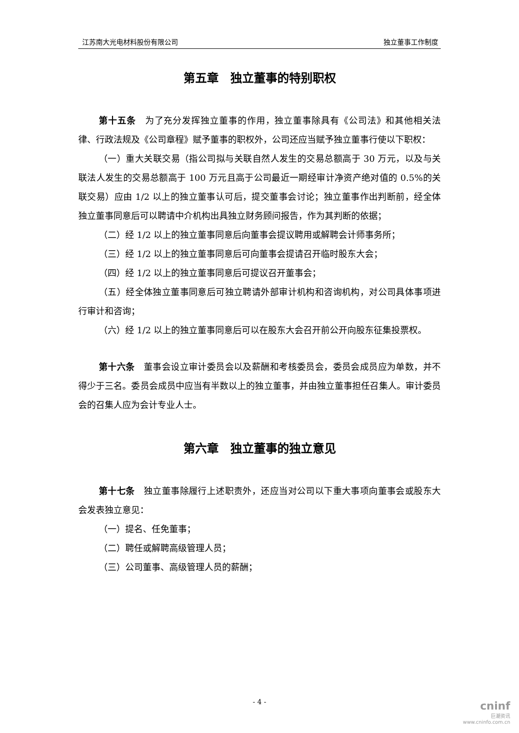江苏南大光电材料股份有限公司 独立董事工作制度
第五章　独立董事的特别职权
第十五条　为了充分发挥独立董事的作用，独立董事除具有《公司法》和其他相关法律、行政法规及《公司章程》赋予董事的职权外，公司还应当赋予独立董事行使以下职权：
（一）重大关联交易（指公司拟与关联自然人发生的交易总额高于 30 万元，以及与关联法人发生的交易总额高于 100 万元且高于公司最近一期经审计净资产绝对值的 0.5%的关联交易）应由 1/2 以上的独立董事认可后，提交董事会讨论；独立董事作出判断前，经全体独立董事同意后可以聘请中介机构出具独立财务顾问报告，作为其判断的依据；
（二）经 1/2 以上的独立董事同意后向董事会提议聘用或解聘会计师事务所；
（三）经 1/2 以上的独立董事同意后可向董事会提请召开临时股东大会；
（四）经 1/2 以上的独立董事同意后可提议召开董事会；
（五）经全体独立董事同意后可独立聘请外部审计机构和咨询机构，对公司具体事项进行审计和咨询；
（六）经 1/2 以上的独立董事同意后可以在股东大会召开前公开向股东征集投票权。
第十六条　董事会设立审计委员会以及薪酬和考核委员会，委员会成员应为单数，并不得少于三名。委员会成员中应当有半数以上的独立董事，并由独立董事担任召集人。审计委员会的召集人应为会计专业人士。
第六章　独立董事的独立意见
第十七条　独立董事除履行上述职责外，还应当对公司以下重大事项向董事会或股东大会发表独立意见：
（一）提名、任免董事；
（二）聘任或解聘高级管理人员；
（三）公司董事、高级管理人员的薪酬；
- 4 -
cninf
巨潮资讯
www.cninfo.com.cn